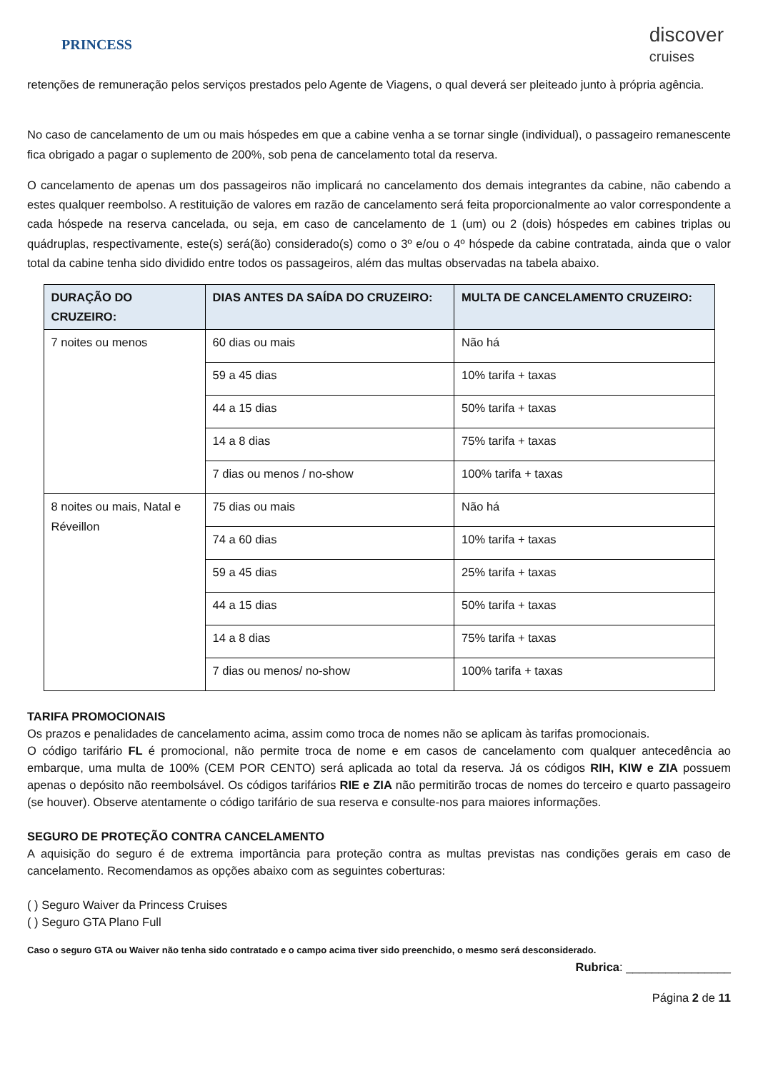PRINCESS
discover
cruises
retenções de remuneração pelos serviços prestados pelo Agente de Viagens, o qual deverá ser pleiteado junto à própria agência.
No caso de cancelamento de um ou mais hóspedes em que a cabine venha a se tornar single (individual), o passageiro remanescente fica obrigado a pagar o suplemento de 200%, sob pena de cancelamento total da reserva.
O cancelamento de apenas um dos passageiros não implicará no cancelamento dos demais integrantes da cabine, não cabendo a estes qualquer reembolso. A restituição de valores em razão de cancelamento será feita proporcionalmente ao valor correspondente a cada hóspede na reserva cancelada, ou seja, em caso de cancelamento de 1 (um) ou 2 (dois) hóspedes em cabines triplas ou quádruplas, respectivamente, este(s) será(ão) considerado(s) como o 3º e/ou o 4º hóspede da cabine contratada, ainda que o valor total da cabine tenha sido dividido entre todos os passageiros, além das multas observadas na tabela abaixo.
| DURAÇÃO DO CRUZEIRO: | DIAS ANTES DA SAÍDA DO CRUZEIRO: | MULTA DE CANCELAMENTO CRUZEIRO: |
| --- | --- | --- |
| 7 noites ou menos | 60 dias ou mais | Não há |
| | 59 a 45 dias | 10% tarifa + taxas |
| | 44 a 15 dias | 50% tarifa + taxas |
| | 14 a 8 dias | 75% tarifa + taxas |
| | 7 dias ou menos / no-show | 100% tarifa + taxas |
| 8 noites ou mais, Natal e Réveillon | 75 dias ou mais | Não há |
| | 74 a 60 dias | 10% tarifa + taxas |
| | 59 a 45 dias | 25% tarifa + taxas |
| | 44 a 15 dias | 50% tarifa + taxas |
| | 14 a 8 dias | 75% tarifa + taxas |
| | 7 dias ou menos/ no-show | 100% tarifa + taxas |
TARIFA PROMOCIONAIS
Os prazos e penalidades de cancelamento acima, assim como troca de nomes não se aplicam às tarifas promocionais.
O código tarifário FL é promocional, não permite troca de nome e em casos de cancelamento com qualquer antecedência ao embarque, uma multa de 100% (CEM POR CENTO) será aplicada ao total da reserva. Já os códigos RIH, KIW e ZIA possuem apenas o depósito não reembolsável. Os códigos tarifários RIE e ZIA não permitirão trocas de nomes do terceiro e quarto passageiro (se houver). Observe atentamente o código tarifário de sua reserva e consulte-nos para maiores informações.
SEGURO DE PROTEÇÃO CONTRA CANCELAMENTO
A aquisição do seguro é de extrema importância para proteção contra as multas previstas nas condições gerais em caso de cancelamento. Recomendamos as opções abaixo com as seguintes coberturas:
( ) Seguro Waiver da Princess Cruises
( ) Seguro GTA Plano Full
Caso o seguro GTA ou Waiver não tenha sido contratado e o campo acima tiver sido preenchido, o mesmo será desconsiderado.
Rubrica: ________________
Página 2 de 11